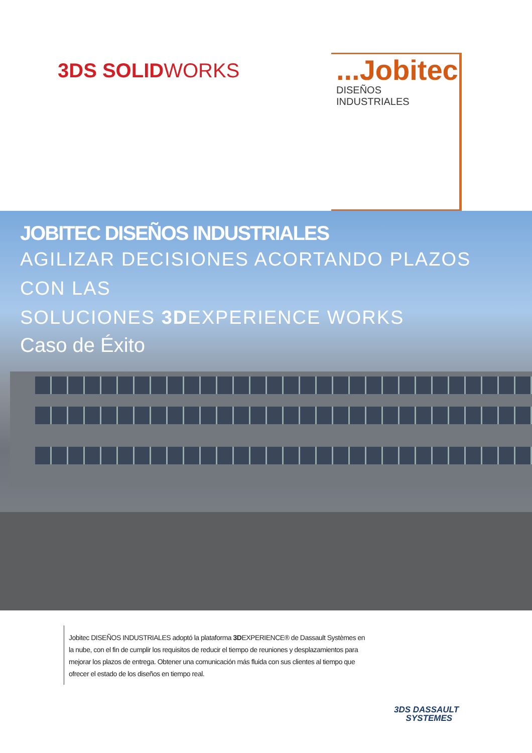3DS SOLIDWORKS
...Jobitec
DISEÑOS INDUSTRIALES
JOBITEC DISEÑOS INDUSTRIALES
AGILIZAR DECISIONES ACORTANDO PLAZOS CON LAS
SOLUCIONES 3DEXPERIENCE WORKS
Caso de Éxito
Jobitec DISEÑOS INDUSTRIALES adoptó la plataforma 3DEXPERIENCE® de Dassault Systèmes en la nube, con el fin de cumplir los requisitos de reducir el tiempo de reuniones y desplazamientos para mejorar los plazos de entrega. Obtener una comunicación más fluida con sus clientes al tiempo que ofrecer el estado de los diseños en tiempo real.
3DS DASSAULT
SYSTEMES